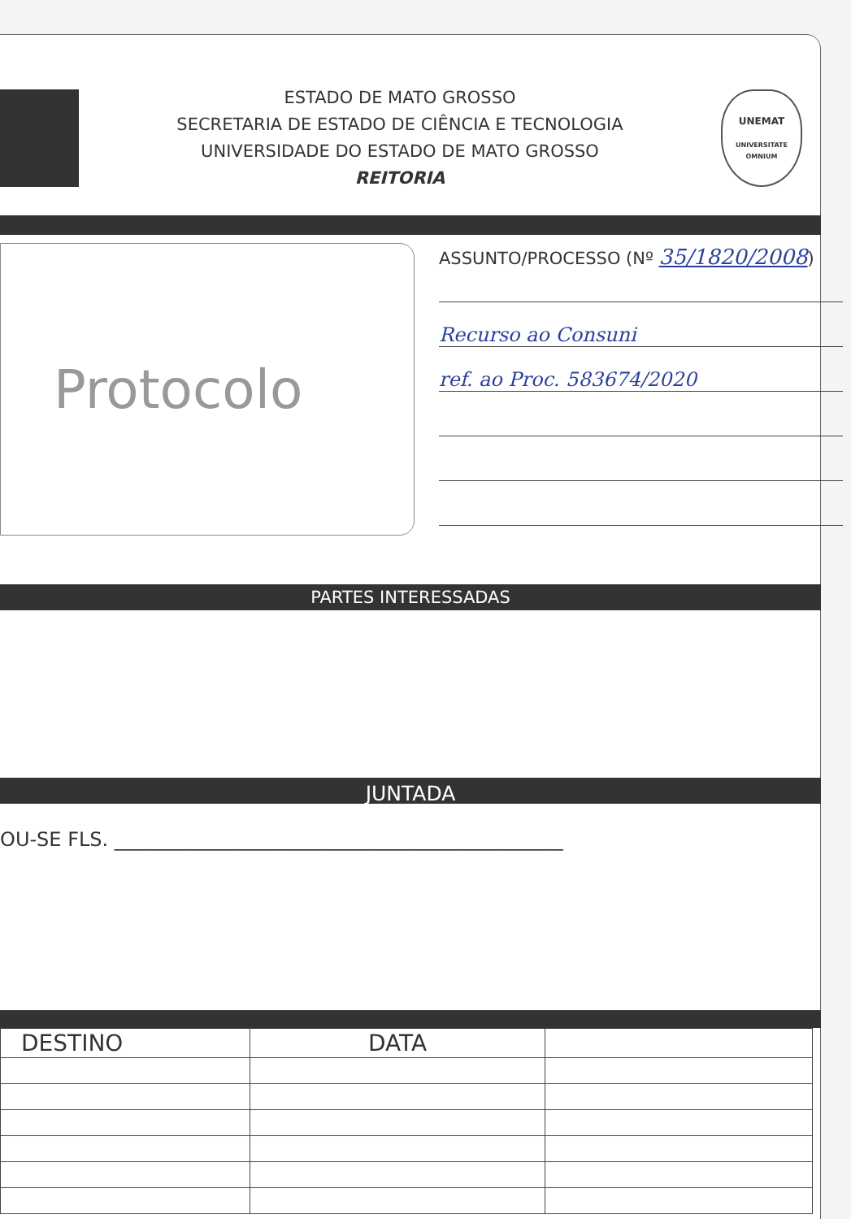ESTADO DE MATO GROSSO
SECRETARIA DE ESTADO DE CIÊNCIA E TECNOLOGIA
UNIVERSIDADE DO ESTADO DE MATO GROSSO
REITORIA
UNEMAT
UNIVERSITATE OMNIUM
Protocolo
ASSUNTO/PROCESSO (Nº 35/1820/2008)
Recurso ao Consuni
ref. ao Proc. 583674/2020
PARTES INTERESSADAS
JUNTADA
OU-SE FLS. ______________________________________________
| DESTINO | DATA | |
| --- | --- | --- |